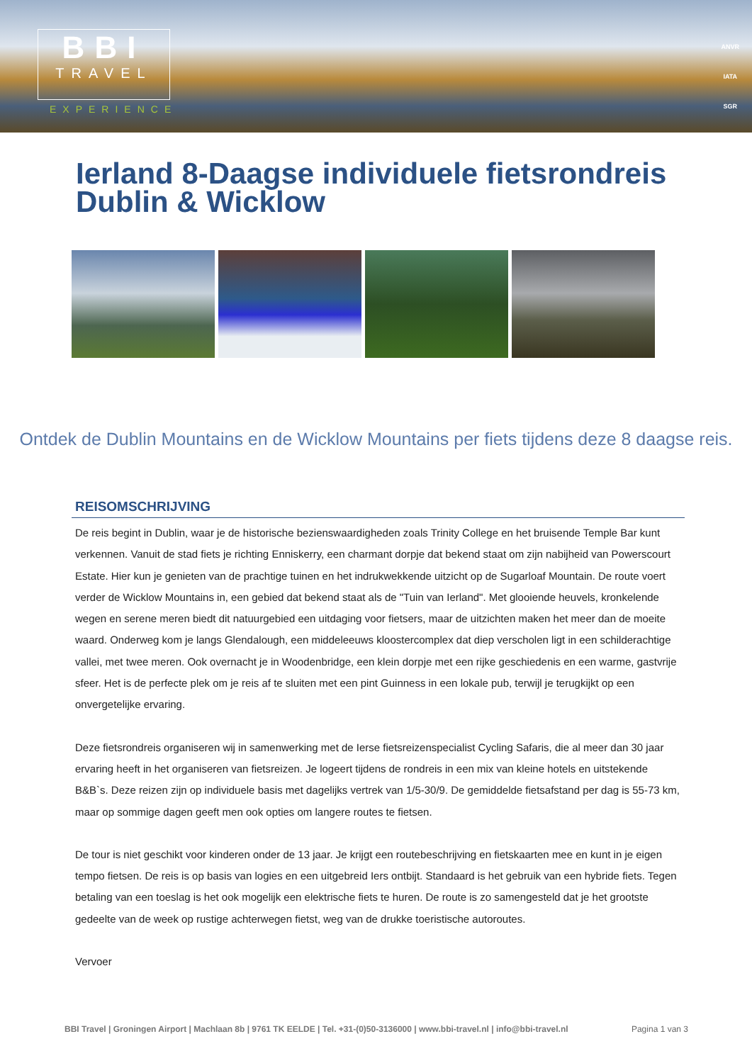BBI
TRAVEL
EXPERIENCE
ANVR
IATA
SGR
Ierland 8-Daagse individuele fietsrondreis Dublin & Wicklow
Ontdek de Dublin Mountains en de Wicklow Mountains per fiets tijdens deze 8 daagse reis.
REISOMSCHRIJVING
De reis begint in Dublin, waar je de historische bezienswaardigheden zoals Trinity College en het bruisende Temple Bar kunt verkennen. Vanuit de stad fiets je richting Enniskerry, een charmant dorpje dat bekend staat om zijn nabijheid van Powerscourt Estate. Hier kun je genieten van de prachtige tuinen en het indrukwekkende uitzicht op de Sugarloaf Mountain. De route voert verder de Wicklow Mountains in, een gebied dat bekend staat als de "Tuin van Ierland". Met glooiende heuvels, kronkelende wegen en serene meren biedt dit natuurgebied een uitdaging voor fietsers, maar de uitzichten maken het meer dan de moeite waard. Onderweg kom je langs Glendalough, een middeleeuws kloostercomplex dat diep verscholen ligt in een schilderachtige vallei, met twee meren. Ook overnacht je in Woodenbridge, een klein dorpje met een rijke geschiedenis en een warme, gastvrije sfeer. Het is de perfecte plek om je reis af te sluiten met een pint Guinness in een lokale pub, terwijl je terugkijkt op een onvergetelijke ervaring.
Deze fietsrondreis organiseren wij in samenwerking met de Ierse fietsreizenspecialist Cycling Safaris, die al meer dan 30 jaar ervaring heeft in het organiseren van fietsreizen. Je logeert tijdens de rondreis in een mix van kleine hotels en uitstekende B&B`s. Deze reizen zijn op individuele basis met dagelijks vertrek van 1/5-30/9. De gemiddelde fietsafstand per dag is 55-73 km, maar op sommige dagen geeft men ook opties om langere routes te fietsen.
De tour is niet geschikt voor kinderen onder de 13 jaar. Je krijgt een routebeschrijving en fietskaarten mee en kunt in je eigen tempo fietsen. De reis is op basis van logies en een uitgebreid Iers ontbijt. Standaard is het gebruik van een hybride fiets. Tegen betaling van een toeslag is het ook mogelijk een elektrische fiets te huren. De route is zo samengesteld dat je het grootste gedeelte van de week op rustige achterwegen fietst, weg van de drukke toeristische autoroutes.
Vervoer
BBI Travel | Groningen Airport | Machlaan 8b | 9761 TK EELDE | Tel. +31-(0)50-3136000 | www.bbi-travel.nl | info@bbi-travel.nl Pagina 1 van 3